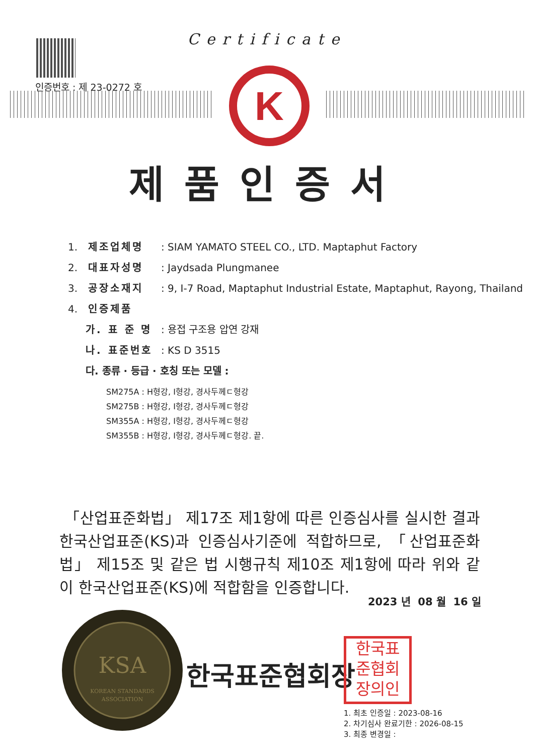인증번호 : 제 23-0272 호
Certificate
K
제품인증서
1. 제조업체명: SIAM YAMATO STEEL CO., LTD. Maptaphut Factory
2. 대표자성명: Jaydsada Plungmanee
3. 공장소재지: 9, I-7 Road, Maptaphut Industrial Estate, Maptaphut, Rayong, Thailand
4. 인증제품
가. 표 준 명: 용접 구조용 압연 강재
나. 표준번호: KS D 3515
다. 종류 · 등급 · 호칭 또는 모델 :
SM275A : H형강, I형강, 경사두께ㄷ형강
SM275B : H형강, I형강, 경사두께ㄷ형강
SM355A : H형강, I형강, 경사두께ㄷ형강
SM355B : H형강, I형강, 경사두께ㄷ형강. 끝.
「산업표준화법」 제17조 제1항에 따른 인증심사를 실시한 결과 한국산업표준(KS)과 인증심사기준에 적합하므로, 「산업표준화법」 제15조 및 같은 법 시행규칙 제10조 제1항에 따라 위와 같이 한국산업표준(KS)에 적합함을 인증합니다.
2023 년 08 월 16 일
KSA
KOREAN STANDARDS
ASSOCIATION
한국표준협회장
한국표
준협회
장의인
1. 최초 인증일 : 2023-08-16
2. 차기심사 완료기한 : 2026-08-15
3. 최종 변경일 :